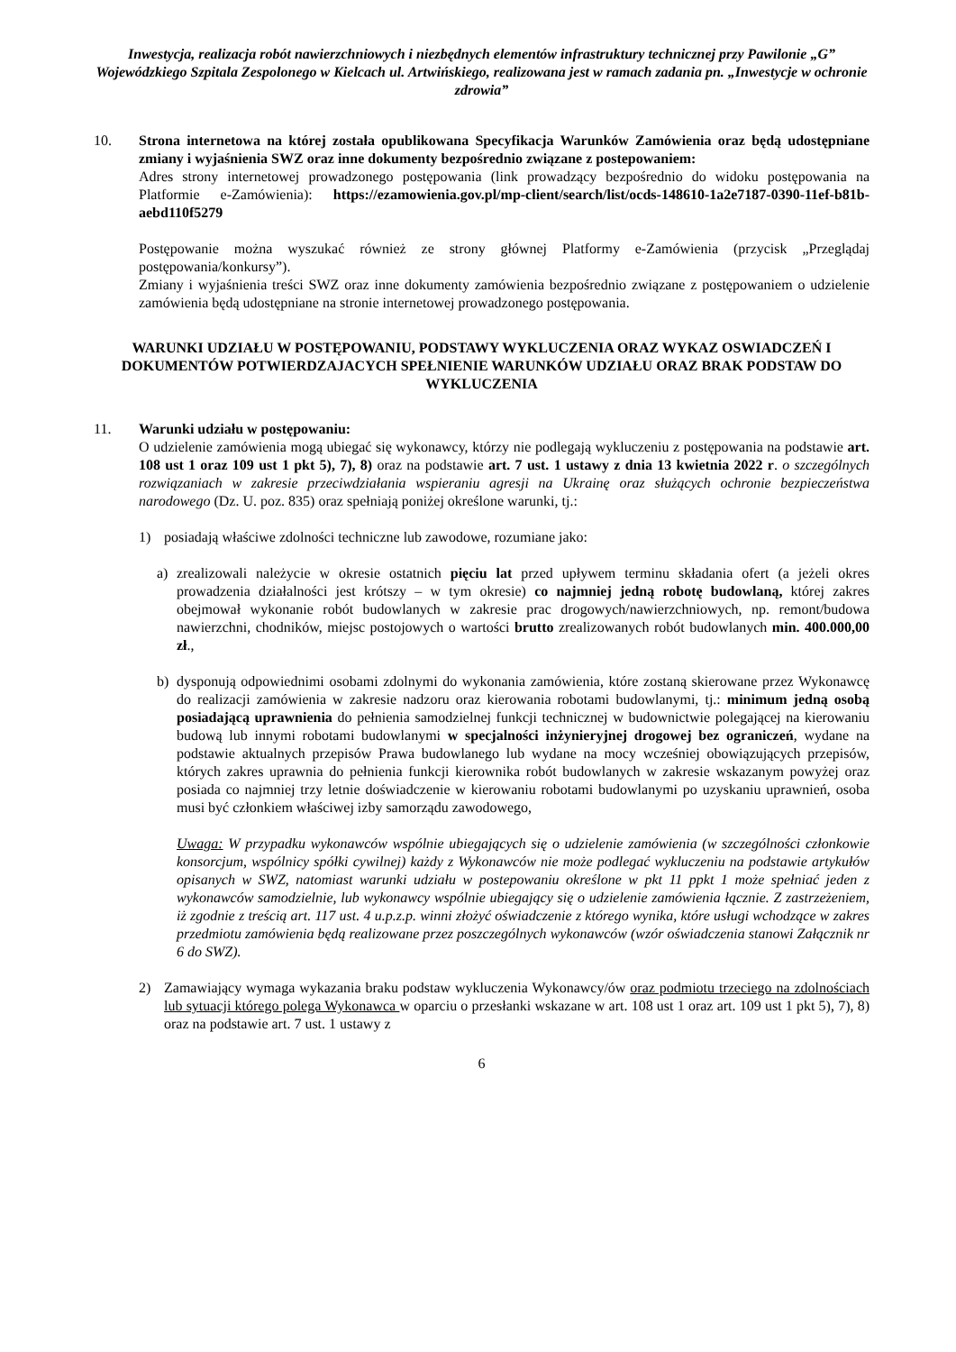Inwestycja, realizacja robót nawierzchniowych i niezbędnych elementów infrastruktury technicznej przy Pawilonie „G” Wojewódzkiego Szpitala Zespolonego w Kielcach ul. Artwińskiego, realizowana jest w ramach zadania pn. „Inwestycje w ochronie zdrowia”
10. Strona internetowa na której została opublikowana Specyfikacja Warunków Zamówienia oraz będą udostępniane zmiany i wyjaśnienia SWZ oraz inne dokumenty bezpośrednio związane z postepowaniem:
Adres strony internetowej prowadzonego postępowania (link prowadzący bezpośrednio do widoku postępowania na Platformie e-Zamówienia): https://ezamowienia.gov.pl/mp-client/search/list/ocds-148610-1a2e7187-0390-11ef-b81b-aebd110f5279
Postępowanie można wyszukać również ze strony głównej Platformy e-Zamówienia (przycisk „Przeglądaj postępowania/konkursy”).
Zmiany i wyjaśnienia treści SWZ oraz inne dokumenty zamówienia bezpośrednio związane z postępowaniem o udzielenie zamówienia będą udostępniane na stronie internetowej prowadzonego postępowania.
WARUNKI UDZIAŁU W POSTĘPOWANIU, PODSTAWY WYKLUCZENIA ORAZ WYKAZ OSWIADCZEŃ I DOKUMENTÓW POTWIERDZAJACYCH SPEŁNIENIE WARUNKÓW UDZIAŁU ORAZ BRAK PODSTAW DO WYKLUCZENIA
11. Warunki udziału w postępowaniu:
O udzielenie zamówienia mogą ubiegać się wykonawcy, którzy nie podlegają wykluczeniu z postępowania na podstawie art. 108 ust 1 oraz 109 ust 1 pkt 5), 7), 8) oraz na podstawie art. 7 ust. 1 ustawy z dnia 13 kwietnia 2022 r. o szczególnych rozwiązaniach w zakresie przeciwdziałania wspieraniu agresji na Ukrainę oraz służących ochronie bezpieczeństwa narodowego (Dz. U. poz. 835) oraz spełniają poniżej określone warunki, tj.:
1) posiadają właściwe zdolności techniczne lub zawodowe, rozumiane jako:
a) zrealizowali należycie w okresie ostatnich pięciu lat przed upływem terminu składania ofert (a jeżeli okres prowadzenia działalności jest krótszy – w tym okresie) co najmniej jedną robotę budowlaną, której zakres obejmował wykonanie robót budowlanych w zakresie prac drogowych/nawierzchniowych, np. remont/budowa nawierzchni, chodników, miejsc postojowych o wartości brutto zrealizowanych robót budowlanych min. 400.000,00 zł.,
b) dysponują odpowiednimi osobami zdolnymi do wykonania zamówienia, które zostaną skierowane przez Wykonawcę do realizacji zamówienia w zakresie nadzoru oraz kierowania robotami budowlanymi, tj.: minimum jedną osobą posiadającą uprawnienia do pełnienia samodzielnej funkcji technicznej w budownictwie polegającej na kierowaniu budową lub innymi robotami budowlanymi w specjalności inżynieryjnej drogowej bez ograniczeń, wydane na podstawie aktualnych przepisów Prawa budowlanego lub wydane na mocy wcześniej obowiązujących przepisów, których zakres uprawnia do pełnienia funkcji kierownika robót budowlanych w zakresie wskazanym powyżej oraz posiada co najmniej trzy letnie doświadczenie w kierowaniu robotami budowlanymi po uzyskaniu uprawnień, osoba musi być członkiem właściwej izby samorządu zawodowego,
Uwaga: W przypadku wykonawców wspólnie ubiegających się o udzielenie zamówienia (w szczególności członkowie konsorcjum, wspólnicy spółki cywilnej) każdy z Wykonawców nie może podlegać wykluczeniu na podstawie artykułów opisanych w SWZ, natomiast warunki udziału w postepowaniu określone w pkt 11 ppkt 1 może spełniać jeden z wykonawców samodzielnie, lub wykonawcy wspólnie ubiegający się o udzielenie zamówienia łącznie. Z zastrzeżeniem, iż zgodnie z treścią art. 117 ust. 4 u.p.z.p. winni złożyć oświadczenie z którego wynika, które usługi wchodzące w zakres przedmiotu zamówienia będą realizowane przez poszczególnych wykonawców (wzór oświadczenia stanowi Załącznik nr 6 do SWZ).
2) Zamawiający wymaga wykazania braku podstaw wykluczenia Wykonawcy/ów oraz podmiotu trzeciego na zdolnościach lub sytuacji którego polega Wykonawca w oparciu o przesłanki wskazane w art. 108 ust 1 oraz art. 109 ust 1 pkt 5), 7), 8) oraz na podstawie art. 7 ust. 1 ustawy z
6